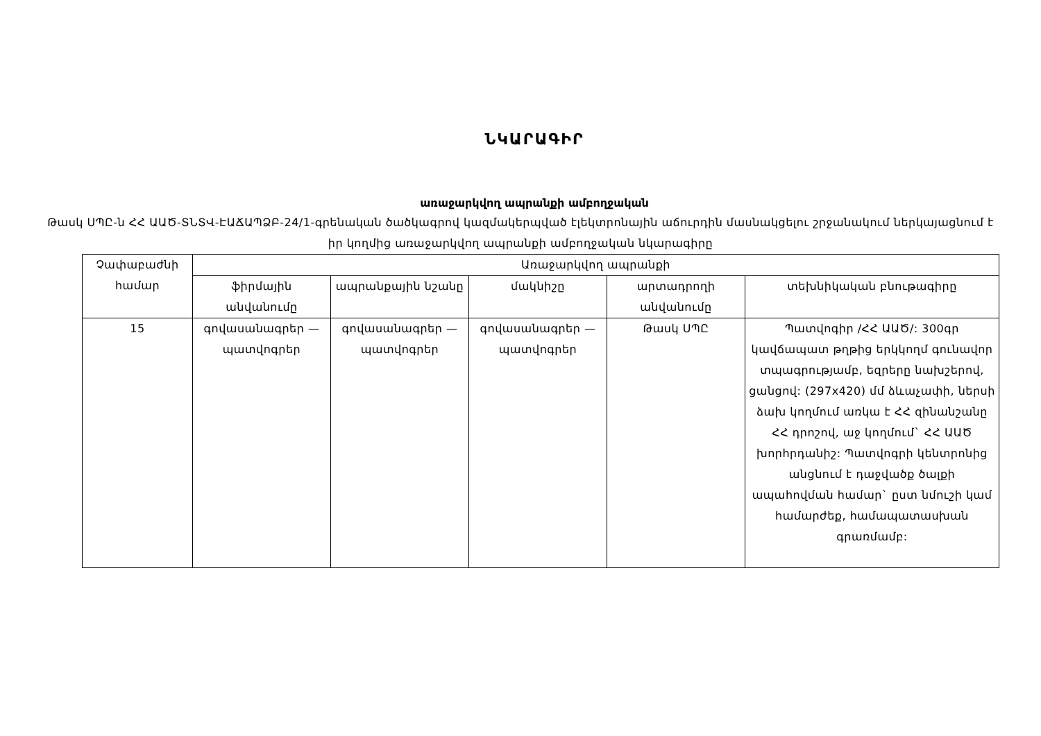ՆԿԱՐԱԳԻՐ
առաջարկվող ապրանքի ամբողջական
Թասկ ՍՊԸ-ն ՀՀ ԱԱԾ-ՏՆՏՎ-ԷԱՃԱՊՁԲ-24/1-գրենական ծածկագրով կազմակերպված էլեկտրոնային աճուրդին մասնակցելու շրջանակում ներկայացնում է իր կողմից առաջարկվող ապրանքի ամբողջական նկարագիրը
| Չափաբաժնի համար | Առաջարկվող ապրանքի | | | | |
| --- | --- | --- | --- | --- | --- |
| | ֆիրմային անվանումը | ապրանքային նշանը | մակնիշը | արտադրողի անվանումը | տեխնիկական բնութագիրը |
| 15 | գովասանագրեր — պատվոգրեր | գովասանագրեր — պատվոգրեր | գովասանագրեր — պատվոգրեր | Թասկ ՍՊԸ | Պատվոգիր /ՀՀ ԱԱԾ/: 300գր կավճապատ թղթից երկկողմ գունավոր տպագրությամբ, եզրերը նախշերով, ցանցով: (297x420) մմ ձևաչափի, ներսի ձախ կողմում առկա է ՀՀ զինանշանը ՀՀ դրոշով, աջ կողմում` ՀՀ ԱԱԾ խորհրդանիշ: Պատվոգրի կենտրոնից անցնում է դաջվածք ծալքի ապահովման համար` ըստ նմուշի կամ համարժեք, համապատասխան գրառմամբ: |